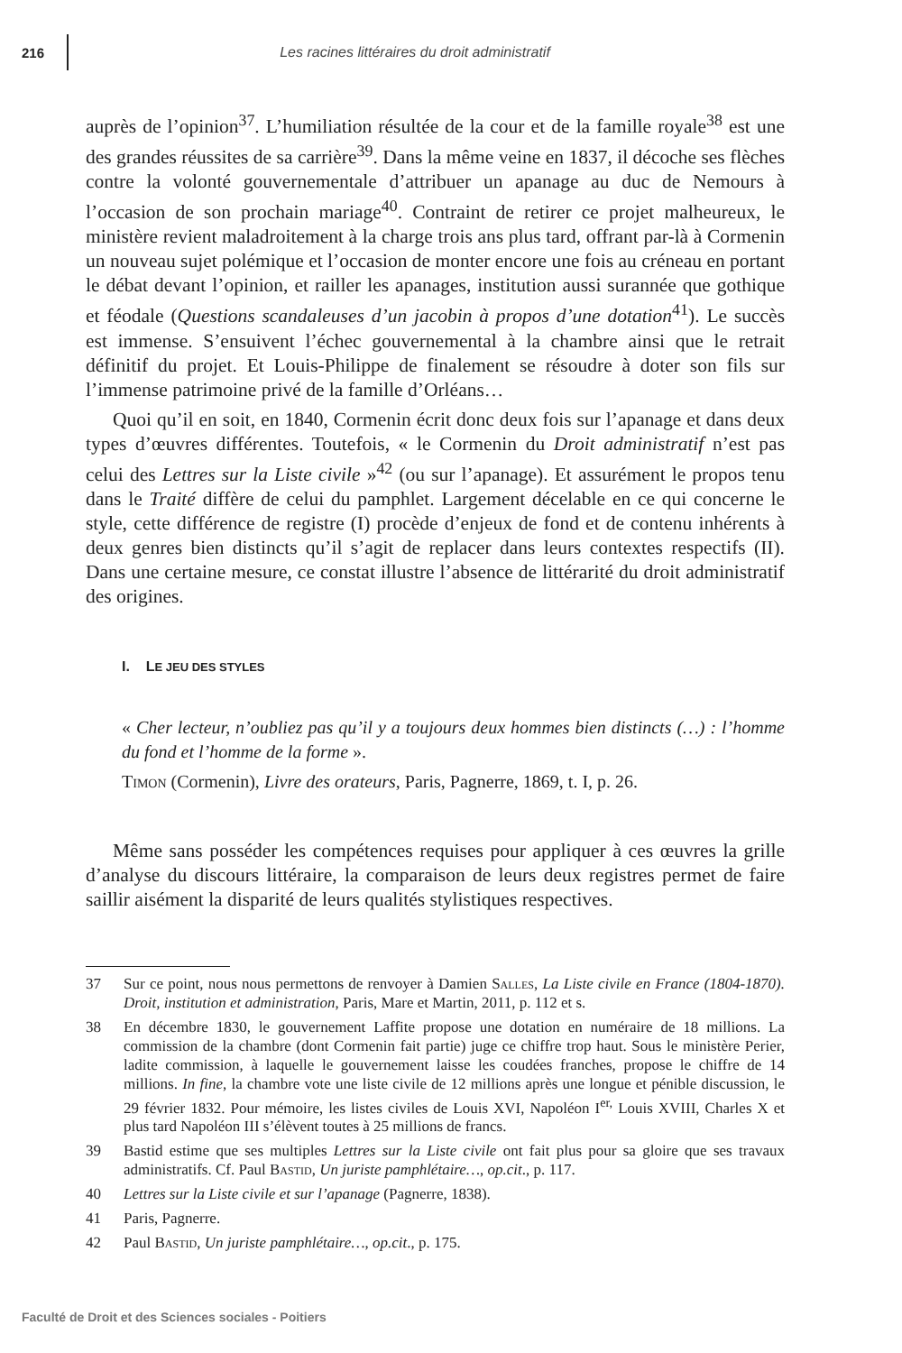216 Les racines littéraires du droit administratif
auprès de l’opinion<sup>37</sup>. L’humiliation résultée de la cour et de la famille royale<sup>38</sup> est une des grandes réussites de sa carrière<sup>39</sup>. Dans la même veine en 1837, il décoche ses flèches contre la volonté gouvernementale d’attribuer un apanage au duc de Nemours à l’occasion de son prochain mariage<sup>40</sup>. Contraint de retirer ce projet malheureux, le ministère revient maladroitement à la charge trois ans plus tard, offrant par-là à Cormenin un nouveau sujet polémique et l’occasion de monter encore une fois au créneau en portant le débat devant l’opinion, et railler les apanages, institution aussi surannée que gothique et féodale (Questions scandaleuses d’un jacobin à propos d’une dotation<sup>41</sup>). Le succès est immense. S’ensuivent l’échec gouvernemental à la chambre ainsi que le retrait définitif du projet. Et Louis-Philippe de finalement se résoudre à doter son fils sur l’immense patrimoine privé de la famille d’Orléans…
Quoi qu’il en soit, en 1840, Cormenin écrit donc deux fois sur l’apanage et dans deux types d’œuvres différentes. Toutefois, « le Cormenin du Droit administratif n’est pas celui des Lettres sur la Liste civile »<sup>42</sup> (ou sur l’apanage). Et assurément le propos tenu dans le Traité diffère de celui du pamphlet. Largement décelable en ce qui concerne le style, cette différence de registre (I) procède d’enjeux de fond et de contenu inhérents à deux genres bien distincts qu’il s’agit de replacer dans leurs contextes respectifs (II). Dans une certaine mesure, ce constat illustre l’absence de littérarité du droit administratif des origines.
I. LE JEU DES STYLES
« Cher lecteur, n’oubliez pas qu’il y a toujours deux hommes bien distincts (…) : l’homme du fond et l’homme de la forme ».
Timon (Cormenin), Livre des orateurs, Paris, Pagnerre, 1869, t. I, p. 26.
Même sans posséder les compétences requises pour appliquer à ces œuvres la grille d’analyse du discours littéraire, la comparaison de leurs deux registres permet de faire saillir aisément la disparité de leurs qualités stylistiques respectives.
37 Sur ce point, nous nous permettons de renvoyer à Damien Salles, La Liste civile en France (1804-1870). Droit, institution et administration, Paris, Mare et Martin, 2011, p. 112 et s.
38 En décembre 1830, le gouvernement Laffite propose une dotation en numéraire de 18 millions. La commission de la chambre (dont Cormenin fait partie) juge ce chiffre trop haut. Sous le ministère Perier, ladite commission, à laquelle le gouvernement laisse les coudées franches, propose le chiffre de 14 millions. In fine, la chambre vote une liste civile de 12 millions après une longue et pénible discussion, le 29 février 1832. Pour mémoire, les listes civiles de Louis XVI, Napoléon I<sup>er,</sup> Louis XVIII, Charles X et plus tard Napoléon III s’élèvent toutes à 25 millions de francs.
39 Bastid estime que ses multiples Lettres sur la Liste civile ont fait plus pour sa gloire que ses travaux administratifs. Cf. Paul Bastid, Un juriste pamphlétaire…, op.cit., p. 117.
40 Lettres sur la Liste civile et sur l’apanage (Pagnerre, 1838).
41 Paris, Pagnerre.
42 Paul Bastid, Un juriste pamphlétaire…, op.cit., p. 175.
Faculté de Droit et des Sciences sociales - Poitiers